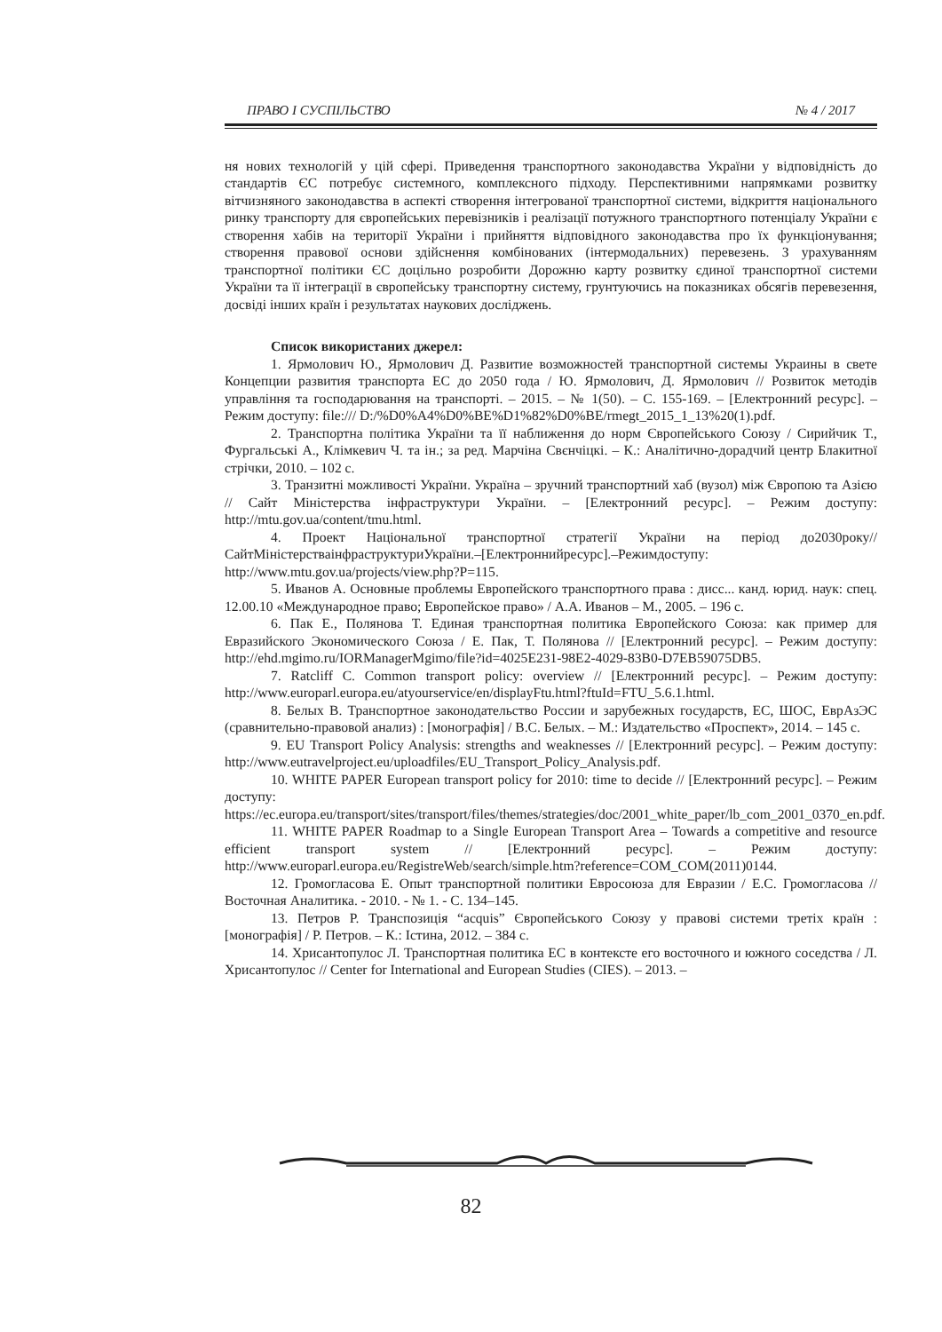ПРАВО І СУСПІЛЬСТВО № 4 / 2017
ня нових технологій у цій сфері. Приведення транспортного законодавства України у відповідність до стандартів ЄС потребує системного, комплексного підходу. Перспективними напрямками розвитку вітчизняного законодавства в аспекті створення інтегрованої транспортної системи, відкриття національного ринку транспорту для європейських перевізників і реалізації потужного транспортного потенціалу України є створення хабів на території України і прийняття відповідного законодавства про їх функціонування; створення правової основи здійснення комбінованих (інтермодальних) перевезень. З урахуванням транспортної політики ЄС доцільно розробити Дорожню карту розвитку єдиної транспортної системи України та її інтеграції в європейську транспортну систему, грунтуючись на показниках обсягів перевезення, досвіді інших країн і результатах наукових досліджень.
Список використаних джерел:
1. Ярмолович Ю., Ярмолович Д. Развитие возможностей транспортной системы Украины в свете Концепции развития транспорта ЕС до 2050 года / Ю. Ярмолович, Д. Ярмолович // Розвиток методів управління та господарювання на транспорті. – 2015. – № 1(50). – С. 155-169. – [Електронний ресурс]. – Режим доступу: file:/// D:/%D0%A4%D0%BE%D1%82%D0%BE/rmegt_2015_1_13%20(1).pdf.
2. Транспортна політика України та її наближення до норм Європейського Союзу / Сирийчик Т., Фургальські А., Клімкевич Ч. та ін.; за ред. Марчіна Свєнчіцкі. – К.: Аналітично-дорадчий центр Блакитної стрічки, 2010. – 102 с.
3. Транзитні можливості України. Україна – зручний транспортний хаб (вузол) між Європою та Азією // Сайт Міністерства інфраструктури України. – [Електронний ресурс]. – Режим доступу: http://mtu.gov.ua/content/tmu.html.
4. Проект Національної транспортної стратегії України на період до2030року//СайтМіністерстваінфраструктуриУкраїни.–[Електроннийресурс].–Режимдоступу: http://www.mtu.gov.ua/projects/view.php?P=115.
5. Иванов А. Основные проблемы Европейского транспортного права : дисс... канд. юрид. наук: спец. 12.00.10 «Международное право; Европейское право» / А.А. Иванов – М., 2005. – 196 с.
6. Пак Е., Полянова Т. Единая транспортная политика Европейского Союза: как пример для Евразийского Экономического Союза / Е. Пак, Т. Полянова // [Електронний ресурс]. – Режим доступу: http://ehd.mgimo.ru/IORManagerMgimo/file?id=4025E231-98E2-4029-83B0-D7EB59075DB5.
7. Ratcliff C. Common transport policy: overview // [Електронний ресурс]. – Режим доступу: http://www.europarl.europa.eu/atyourservice/en/displayFtu.html?ftuId=FTU_5.6.1.html.
8. Белых В. Транспортное законодательство России и зарубежных государств, ЕС, ШОС, ЕврАзЭС (сравнительно-правовой анализ) : [монографія] / В.С. Белых. – М.: Издательство «Проспект», 2014. – 145 с.
9. EU Transport Policy Analysis: strengths and weaknesses // [Електронний ресурс]. – Режим доступу: http://www.eutravelproject.eu/uploadfiles/EU_Transport_Policy_Analysis.pdf.
10. WHITE PAPER European transport policy for 2010: time to decide // [Електронний ресурс]. – Режим доступу: https://ec.europa.eu/transport/sites/transport/files/themes/strategies/doc/2001_white_paper/lb_com_2001_0370_en.pdf.
11. WHITE PAPER Roadmap to a Single European Transport Area – Towards a competitive and resource efficient transport system // [Електронний ресурс]. – Режим доступу: http://www.europarl.europa.eu/RegistreWeb/search/simple.htm?reference=COM_COM(2011)0144.
12. Громогласова Е. Опыт транспортной политики Евросоюза для Евразии / Е.С. Громогласова // Восточная Аналитика. - 2010. - № 1. - С. 134–145.
13. Петров Р. Транспозиція “acquis” Європейського Союзу у правові системи третіх країн : [монографія] / Р. Петров. – К.: Істина, 2012. – 384 с.
14. Хрисантопулос Л. Транспортная политика ЕС в контексте его восточного и южного соседства / Л. Хрисантопулос // Center for International and European Studies (CIES). – 2013. –
82